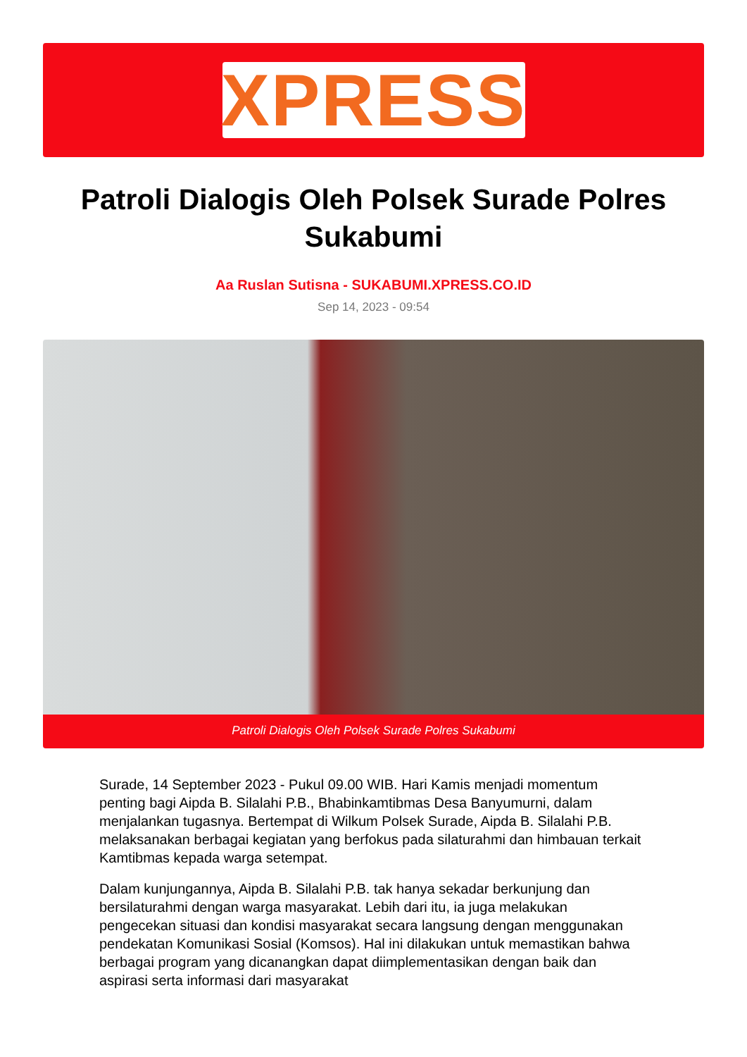XPRESS
Patroli Dialogis Oleh Polsek Surade Polres Sukabumi
Aa Ruslan Sutisna - SUKABUMI.XPRESS.CO.ID
Sep 14, 2023 - 09:54
Patroli Dialogis Oleh Polsek Surade Polres Sukabumi
Surade, 14 September 2023 - Pukul 09.00 WIB. Hari Kamis menjadi momentum penting bagi Aipda B. Silalahi P.B., Bhabinkamtibmas Desa Banyumurni, dalam menjalankan tugasnya. Bertempat di Wilkum Polsek Surade, Aipda B. Silalahi P.B. melaksanakan berbagai kegiatan yang berfokus pada silaturahmi dan himbauan terkait Kamtibmas kepada warga setempat.
Dalam kunjungannya, Aipda B. Silalahi P.B. tak hanya sekadar berkunjung dan bersilaturahmi dengan warga masyarakat. Lebih dari itu, ia juga melakukan pengecekan situasi dan kondisi masyarakat secara langsung dengan menggunakan pendekatan Komunikasi Sosial (Komsos). Hal ini dilakukan untuk memastikan bahwa berbagai program yang dicanangkan dapat diimplementasikan dengan baik dan aspirasi serta informasi dari masyarakat